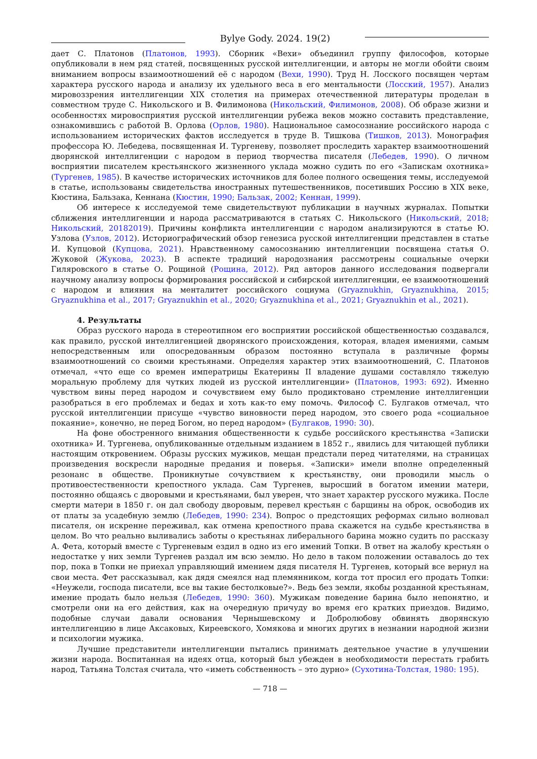Bylye Gody. 2024. 19(2)
дает С. Платонов (Платонов, 1993). Сборник «Вехи» объединил группу философов, которые опубликовали в нем ряд статей, посвященных русской интеллигенции, и авторы не могли обойти своим вниманием вопросы взаимоотношений её с народом (Вехи, 1990). Труд Н. Лосского посвящен чертам характера русского народа и анализу их удельного веса в его ментальности (Лосский, 1957). Анализ мировоззрения интеллигенции XIX столетия на примерах отечественной литературы проделан в совместном труде С. Никольского и В. Филимонова (Никольский, Филимонов, 2008). Об образе жизни и особенностях мировосприятия русской интеллигенции рубежа веков можно составить представление, ознакомившись с работой В. Орлова (Орлов, 1980). Национальное самосознание российского народа с использованием исторических фактов исследуется в труде В. Тишкова (Тишков, 2013). Монография профессора Ю. Лебедева, посвященная И. Тургеневу, позволяет проследить характер взаимоотношений дворянской интеллигенции с народом в период творчества писателя (Лебедев, 1990). О личном восприятии писателем крестьянского жизненного уклада можно судить по его «Запискам охотника» (Тургенев, 1985). В качестве исторических источников для более полного освещения темы, исследуемой в статье, использованы свидетельства иностранных путешественников, посетивших Россию в XIX веке, Кюстина, Бальзака, Кеннана (Кюстин, 1990; Бальзак, 2002; Кеннан, 1999).
Об интересе к исследуемой теме свидетельствуют публикации в научных журналах. Попытки сближения интеллигенции и народа рассматриваются в статьях С. Никольского (Никольский, 2018; Никольский, 20182019). Причины конфликта интеллигенции с народом анализируются в статье Ю. Узлова (Узлов, 2012). Историографический обзор генезиса русской интеллигенции представлен в статье И. Купцовой (Купцова, 2021). Нравственному самосознанию интеллигенции посвящена статья О. Жуковой (Жукова, 2023). В аспекте традиций народознания рассмотрены социальные очерки Гиляровского в статье О. Рощиной (Рощина, 2012). Ряд авторов данного исследования подвергали научному анализу вопросы формирования российской и сибирской интеллигенции, ее взаимоотношений с народом и влияния на менталитет российского социума (Gryaznukhin, Gryaznukhina, 2015; Gryaznukhina et al., 2017; Gryaznukhin et al., 2020; Gryaznukhina et al., 2021; Gryaznukhin et al., 2021).
4. Результаты
Образ русского народа в стереотипном его восприятии российской общественностью создавался, как правило, русской интеллигенцией дворянского происхождения, которая, владея имениями, самым непосредственным или опосредованным образом постоянно вступала в различные формы взаимоотношений со своими крестьянами. Определяя характер этих взаимоотношений, С. Платонов отмечал, «что еще со времен императрицы Екатерины II владение душами составляло тяжелую моральную проблему для чутких людей из русской интеллигенции» (Платонов, 1993: 692). Именно чувством вины перед народом и сочувствием ему было продиктовано стремление интеллигенции разобраться в его проблемах и бедах и хоть как-то ему помочь. Философ С. Булгаков отмечал, что русской интеллигенции присуще «чувство виновности перед народом, это своего рода «социальное покаяние», конечно, не перед Богом, но перед народом» (Булгаков, 1990: 30).
На фоне обостренного внимания общественности к судьбе российского крестьянства «Записки охотника» И. Тургенева, опубликованные отдельным изданием в 1852 г., явились для читающей публики настоящим откровением. Образы русских мужиков, мещан предстали перед читателями, на страницах произведения воскресли народные предания и поверья. «Записки» имели вполне определенный резонанс в обществе. Проникнутые сочувствием к крестьянству, они проводили мысль о противоестественности крепостного уклада. Сам Тургенев, выросший в богатом имении матери, постоянно общаясь с дворовыми и крестьянами, был уверен, что знает характер русского мужика. После смерти матери в 1850 г. он дал свободу дворовым, перевел крестьян с барщины на оброк, освободив их от платы за усадебную землю (Лебедев, 1990: 234). Вопрос о предстоящих реформах сильно волновал писателя, он искренне переживал, как отмена крепостного права скажется на судьбе крестьянства в целом. Во что реально выливались заботы о крестьянах либерального барина можно судить по рассказу А. Фета, который вместе с Тургеневым ездил в одно из его имений Топки. В ответ на жалобу крестьян о недостатке у них земли Тургенев раздал им всю землю. Но дело в таком положении оставалось до тех пор, пока в Топки не приехал управляющий имением дядя писателя Н. Тургенев, который все вернул на свои места. Фет рассказывал, как дядя смеялся над племянником, когда тот просил его продать Топки: «Неужели, господа писатели, все вы такие бестолковые?». Ведь без земли, якобы розданной крестьянам, имение продать было нельзя (Лебедев, 1990: 360). Мужикам поведение барина было непонятно, и смотрели они на его действия, как на очередную причуду во время его кратких приездов. Видимо, подобные случаи давали основания Чернышевскому и Добролюбову обвинять дворянскую интеллигенцию в лице Аксаковых, Киреевского, Хомякова и многих других в незнании народной жизни и психологии мужика.
Лучшие представители интеллигенции пытались принимать деятельное участие в улучшении жизни народа. Воспитанная на идеях отца, который был убежден в необходимости перестать грабить народ, Татьяна Толстая считала, что «иметь собственность – это дурно» (Сухотина-Толстая, 1980: 195).
— 718 —